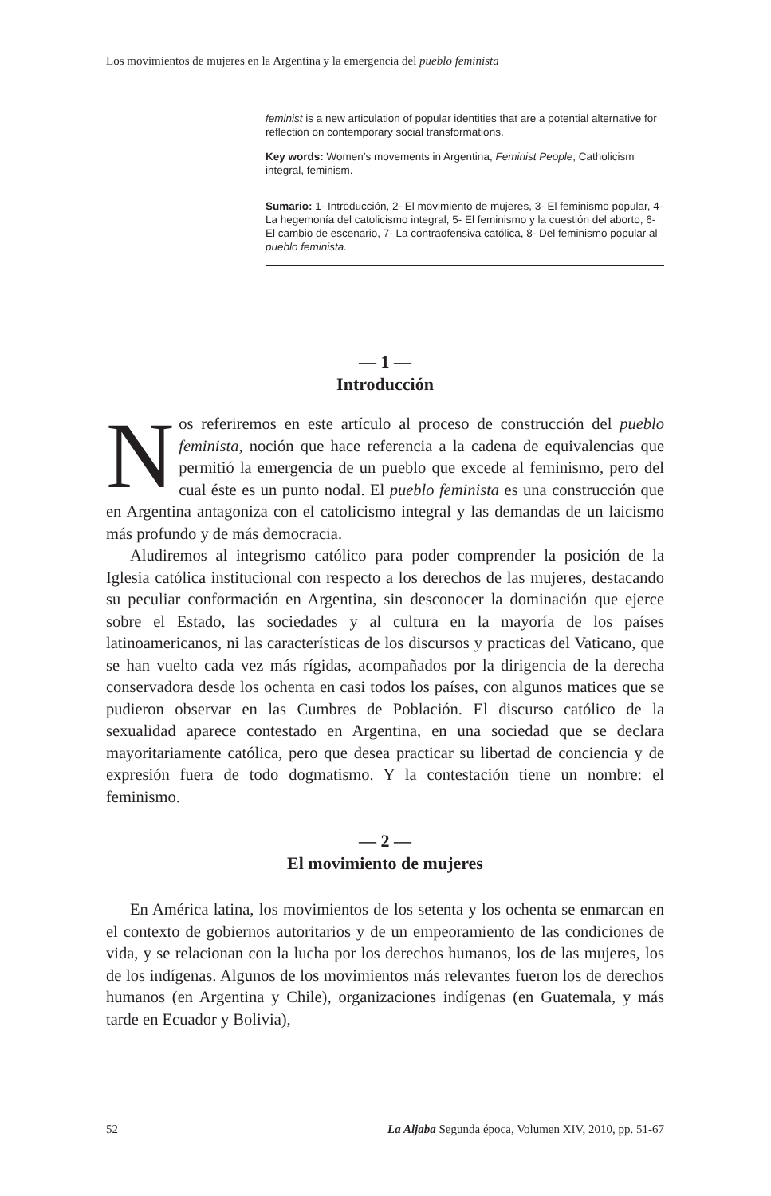Los movimientos de mujeres en la Argentina y la emergencia del pueblo feminista
feminist is a new articulation of popular identities that are a potential alternative for reflection on contemporary social transformations.
Key words: Women’s movements in Argentina, Feminist People, Catholicism integral, feminism.
Sumario: 1- Introducción, 2- El movimiento de mujeres, 3- El feminismo popular, 4- La hegemonía del catolicismo integral, 5- El feminismo y la cuestión del aborto, 6- El cambio de escenario, 7- La contraofensiva católica, 8- Del feminismo popular al pueblo feminista.
— 1 —
Introducción
Nos referiremos en este artículo al proceso de construcción del pueblo feminista, noción que hace referencia a la cadena de equivalencias que permitió la emergencia de un pueblo que excede al feminismo, pero del cual éste es un punto nodal. El pueblo feminista es una construcción que en Argentina antagoniza con el catolicismo integral y las demandas de un laicismo más profundo y de más democracia.
Aludiremos al integrismo católico para poder comprender la posición de la Iglesia católica institucional con respecto a los derechos de las mujeres, destacando su peculiar conformación en Argentina, sin desconocer la dominación que ejerce sobre el Estado, las sociedades y al cultura en la mayoría de los países latinoamericanos, ni las características de los discursos y practicas del Vaticano, que se han vuelto cada vez más rígidas, acompañados por la dirigencia de la derecha conservadora desde los ochenta en casi todos los países, con algunos matices que se pudieron observar en las Cumbres de Población. El discurso católico de la sexualidad aparece contestado en Argentina, en una sociedad que se declara mayoritariamente católica, pero que desea practicar su libertad de conciencia y de expresión fuera de todo dogmatismo. Y la contestación tiene un nombre: el feminismo.
— 2 —
El movimiento de mujeres
En América latina, los movimientos de los setenta y los ochenta se enmarcan en el contexto de gobiernos autoritarios y de un empeoramiento de las condiciones de vida, y se relacionan con la lucha por los derechos humanos, los de las mujeres, los de los indígenas. Algunos de los movimientos más relevantes fueron los de derechos humanos (en Argentina y Chile), organizaciones indígenas (en Guatemala, y más tarde en Ecuador y Bolivia),
52 La Aljaba Segunda época, Volumen XIV, 2010, pp. 51-67